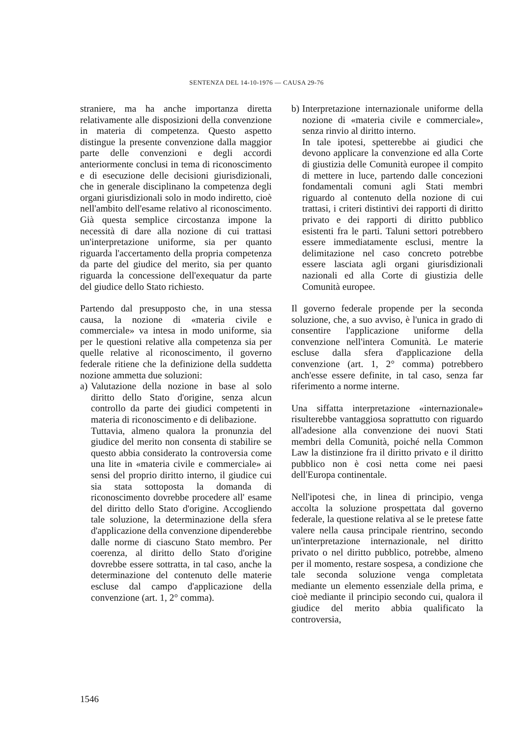SENTENZA DEL 14-10-1976 — CAUSA 29-76
straniere, ma ha anche importanza diretta relativamente alle disposizioni della convenzione in materia di competenza. Questo aspetto distingue la presente convenzione dalla maggior parte delle convenzioni e degli accordi anteriormente conclusi in tema di riconoscimento e di esecuzione delle decisioni giurisdizionali, che in generale disciplinano la competenza degli organi giurisdizionali solo in modo indiretto, cioè nell'ambito dell'esame relativo al riconoscimento. Già questa semplice circostanza impone la necessità di dare alla nozione di cui trattasi un'interpretazione uniforme, sia per quanto riguarda l'accertamento della propria competenza da parte del giudice del merito, sia per quanto riguarda la concessione dell'exequatur da parte del giudice dello Stato richiesto.
Partendo dal presupposto che, in una stessa causa, la nozione di «materia civile e commerciale» va intesa in modo uniforme, sia per le questioni relative alla competenza sia per quelle relative al riconoscimento, il governo federale ritiene che la definizione della suddetta nozione ammetta due soluzioni:
a)
Valutazione della nozione in base al solo diritto dello Stato d'origine, senza alcun controllo da parte dei giudici competenti in materia di riconoscimento e di delibazione.
Tuttavia, almeno qualora la pronunzia del giudice del merito non consenta di stabilire se questo abbia considerato la controversia come una lite in «materia civile e commerciale» ai sensi del proprio diritto interno, il giudice cui sia stata sottoposta la domanda di riconoscimento dovrebbe procedere all' esame del diritto dello Stato d'origine. Accogliendo tale soluzione, la determinazione della sfera d'applicazione della convenzione dipenderebbe dalle norme di ciascuno Stato membro. Per coerenza, al diritto dello Stato d'origine dovrebbe essere sottratta, in tal caso, anche la determinazione del contenuto delle materie escluse dal campo d'applicazione della convenzione (art. 1, 2° comma).
b)
Interpretazione internazionale uniforme della nozione di «materia civile e commerciale», senza rinvio al diritto interno.
In tale ipotesi, spetterebbe ai giudici che devono applicare la convenzione ed alla Corte di giustizia delle Comunità europee il compito di mettere in luce, partendo dalle concezioni fondamentali comuni agli Stati membri riguardo al contenuto della nozione di cui trattasi, i criteri distintivi dei rapporti di diritto privato e dei rapporti di diritto pubblico esistenti fra le parti. Taluni settori potrebbero essere immediatamente esclusi, mentre la delimitazione nel caso concreto potrebbe essere lasciata agli organi giurisdizionali nazionali ed alla Corte di giustizia delle Comunità europee.
Il governo federale propende per la seconda soluzione, che, a suo avviso, è l'unica in grado di consentire l'applicazione uniforme della convenzione nell'intera Comunità. Le materie escluse dalla sfera d'applicazione della convenzione (art. 1, 2° comma) potrebbero anch'esse essere definite, in tal caso, senza far riferimento a norme interne.
Una siffatta interpretazione «internazionale» risulterebbe vantaggiosa soprattutto con riguardo all'adesione alla convenzione dei nuovi Stati membri della Comunità, poiché nella Common Law la distinzione fra il diritto privato e il diritto pubblico non è così netta come nei paesi dell'Europa continentale.
Nell'ipotesi che, in linea di principio, venga accolta la soluzione prospettata dal governo federale, la questione relativa al se le pretese fatte valere nella causa principale rientrino, secondo un'interpretazione internazionale, nel diritto privato o nel diritto pubblico, potrebbe, almeno per il momento, restare sospesa, a condizione che tale seconda soluzione venga completata mediante un elemento essenziale della prima, e cioè mediante il principio secondo cui, qualora il giudice del merito abbia qualificato la controversia,
1546